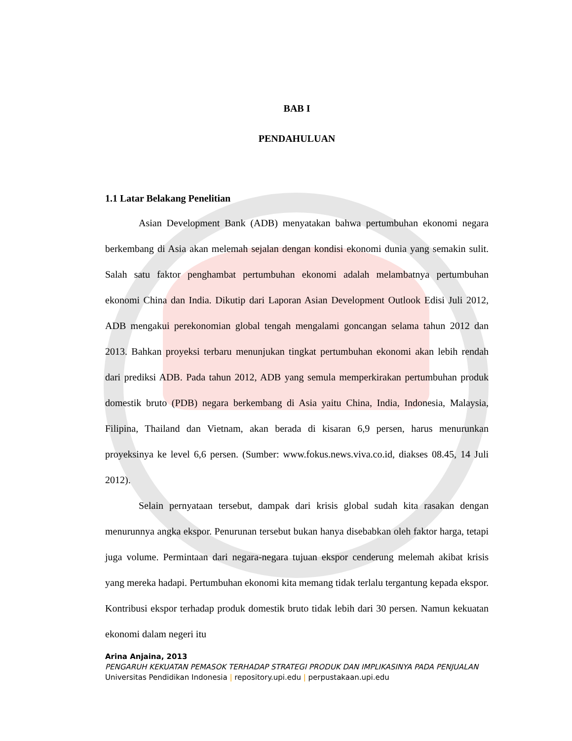BAB I
PENDAHULUAN
1.1 Latar Belakang Penelitian
Asian Development Bank (ADB) menyatakan bahwa pertumbuhan ekonomi negara berkembang di Asia akan melemah sejalan dengan kondisi ekonomi dunia yang semakin sulit. Salah satu faktor penghambat pertumbuhan ekonomi adalah melambatnya pertumbuhan ekonomi China dan India. Dikutip dari Laporan Asian Development Outlook Edisi Juli 2012, ADB mengakui perekonomian global tengah mengalami goncangan selama tahun 2012 dan 2013. Bahkan proyeksi terbaru menunjukan tingkat pertumbuhan ekonomi akan lebih rendah dari prediksi ADB. Pada tahun 2012, ADB yang semula memperkirakan pertumbuhan produk domestik bruto (PDB) negara berkembang di Asia yaitu China, India, Indonesia, Malaysia, Filipina, Thailand dan Vietnam, akan berada di kisaran 6,9 persen, harus menurunkan proyeksinya ke level 6,6 persen. (Sumber: www.fokus.news.viva.co.id, diakses 08.45, 14 Juli 2012).
Selain pernyataan tersebut, dampak dari krisis global sudah kita rasakan dengan menurunnya angka ekspor. Penurunan tersebut bukan hanya disebabkan oleh faktor harga, tetapi juga volume. Permintaan dari negara-negara tujuan ekspor cenderung melemah akibat krisis yang mereka hadapi. Pertumbuhan ekonomi kita memang tidak terlalu tergantung kepada ekspor. Kontribusi ekspor terhadap produk domestik bruto tidak lebih dari 30 persen. Namun kekuatan ekonomi dalam negeri itu
Arina Anjaina, 2013
PENGARUH KEKUATAN PEMASOK TERHADAP STRATEGI PRODUK DAN IMPLIKASINYA PADA PENJUALAN
Universitas Pendidikan Indonesia | repository.upi.edu | perpustakaan.upi.edu